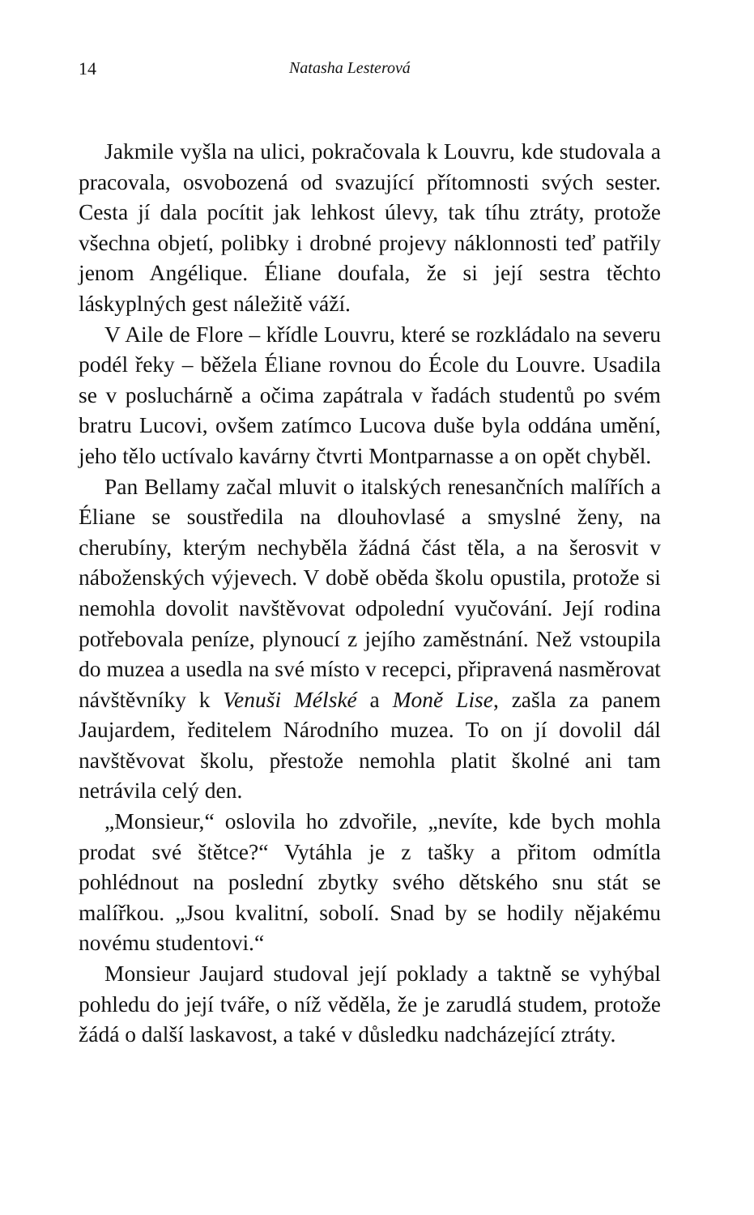14 Natasha Lesterová
Jakmile vyšla na ulici, pokračovala k Louvru, kde studovala a pracovala, osvobozená od svazující přítomnosti svých sester. Cesta jí dala pocítit jak lehkost úlevy, tak tíhu ztráty, protože všechna objetí, polibky i drobné projevy náklonnosti teď patřily jenom Angélique. Éliane doufala, že si její sestra těchto láskyplných gest náležitě váží.
V Aile de Flore – křídle Louvru, které se rozkládalo na severu podél řeky – běžela Éliane rovnou do École du Louvre. Usadila se v posluchárně a očima zapátrala v řadách studentů po svém bratru Lucovi, ovšem zatímco Lucova duše byla oddána umění, jeho tělo uctívalo kavárny čtvrti Montparnasse a on opět chyběl.
Pan Bellamy začal mluvit o italských renesančních malířích a Éliane se soustředila na dlouhovlasé a smyslné ženy, na cherubíny, kterým nechyběla žádná část těla, a na šerosvit v náboženských výjevech. V době oběda školu opustila, protože si nemohla dovolit navštěvovat odpolední vyučování. Její rodina potřebovala peníze, plynoucí z jejího zaměstnání. Než vstoupila do muzea a usedla na své místo v recepci, připravená nasměrovat návštěvníky k Venuši Mélské a Moně Lise, zašla za panem Jaujardem, ředitelem Národního muzea. To on jí dovolil dál navštěvovat školu, přestože nemohla platit školné ani tam netrávila celý den.
„Monsieur,“ oslovila ho zdvořile, „nevíte, kde bych mohla prodat své štětce?“ Vytáhla je z tašky a přitom odmítla pohlédnout na poslední zbytky svého dětského snu stát se malířkou. „Jsou kvalitní, sobolí. Snad by se hodily nějakému novému studentovi.“
Monsieur Jaujard studoval její poklady a taktně se vyhýbal pohledu do její tváře, o níž věděla, že je zarudlá studem, protože žádá o další laskavost, a také v důsledku nadcházející ztráty.